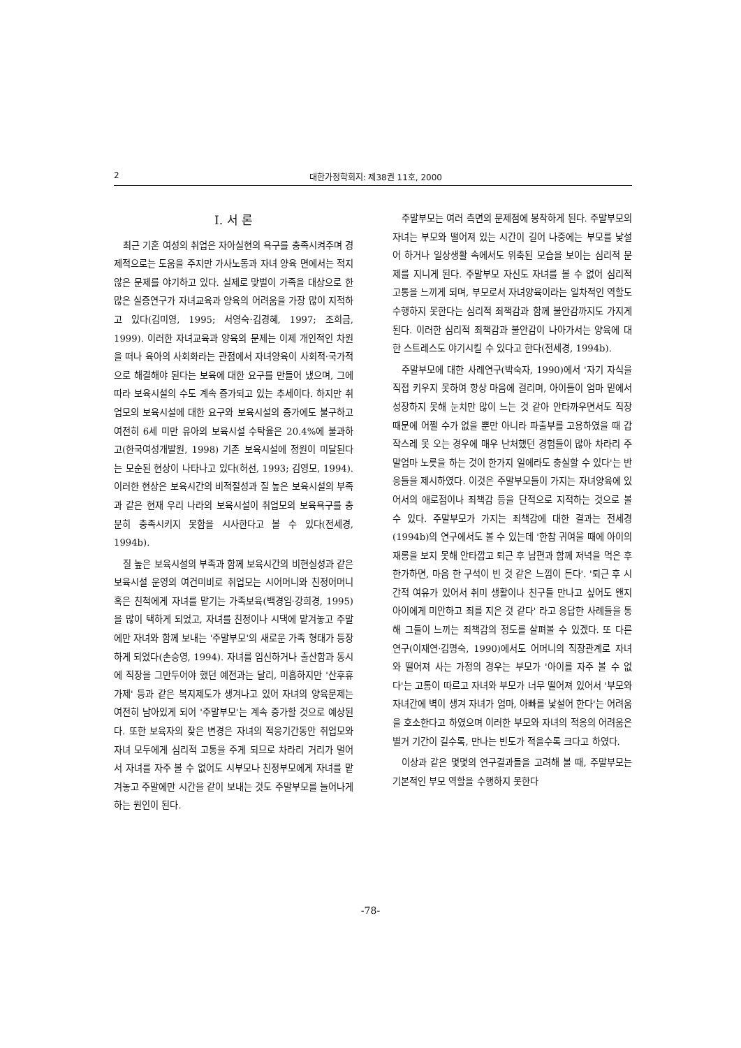2 대한가정학회지: 제38권 11호, 2000
I. 서 론
최근 기혼 여성의 취업은 자아실현의 욕구를 충족시켜주며 경제적으로는 도움을 주지만 가사노동과 자녀 양육 면에서는 적지 않은 문제를 야기하고 있다. 실제로 맞벌이 가족을 대상으로 한 많은 실증연구가 자녀교육과 양육의 어려움을 가장 많이 지적하고 있다(김미영, 1995; 서영숙·김경혜, 1997; 조희금, 1999). 이러한 자녀교육과 양육의 문제는 이제 개인적인 차원을 떠나 육아의 사회화라는 관점에서 자녀양육이 사회적·국가적으로 해결해야 된다는 보육에 대한 요구를 만들어 냈으며, 그에 따라 보육시설의 수도 계속 증가되고 있는 추세이다. 하지만 취업모의 보육시설에 대한 요구와 보육시설의 증가에도 불구하고 여전히 6세 미만 유아의 보육시설 수탁율은 20.4%에 불과하고(한국여성개발원, 1998) 기존 보육시설에 정원이 미달된다는 모순된 현상이 나타나고 있다(허선, 1993; 김영모, 1994). 이러한 현상은 보육시간의 비적절성과 질 높은 보육시설의 부족과 같은 현재 우리 나라의 보육시설이 취업모의 보육욕구를 충분히 충족시키지 못함을 시사한다고 볼 수 있다(전세경, 1994b).
질 높은 보육시설의 부족과 함께 보육시간의 비현실성과 같은 보육시설 운영의 여건미비로 취업모는 시어머니와 친정어머니 혹은 친척에게 자녀를 맡기는 가족보육(백경임·강희경, 1995)을 많이 택하게 되었고, 자녀를 친정이나 시댁에 맡겨놓고 주말에만 자녀와 함께 보내는 '주말부모'의 새로운 가족 형태가 등장하게 되었다(손승영, 1994). 자녀를 임신하거나 출산함과 동시에 직장을 그만두어야 했던 예전과는 달리, 미흡하지만 '산후휴가제' 등과 같은 복지제도가 생겨나고 있어 자녀의 양육문제는 여전히 남아있게 되어 '주말부모'는 계속 증가할 것으로 예상된다. 또한 보육자의 잦은 변경은 자녀의 적응기간동안 취업모와 자녀 모두에게 심리적 고통을 주게 되므로 차라리 거리가 멀어서 자녀를 자주 볼 수 없어도 시부모나 친정부모에게 자녀를 맡겨놓고 주말에만 시간을 같이 보내는 것도 주말부모를 늘어나게 하는 원인이 된다.
주말부모는 여러 측면의 문제점에 봉착하게 된다. 주말부모의 자녀는 부모와 떨어져 있는 시간이 길어 나중에는 부모를 낯설어 하거나 일상생활 속에서도 위축된 모습을 보이는 심리적 문제를 지니게 된다. 주말부모 자신도 자녀를 볼 수 없어 심리적 고통을 느끼게 되며, 부모로서 자녀양육이라는 일차적인 역할도 수행하지 못한다는 심리적 죄책감과 함께 불안감까지도 가지게 된다. 이러한 심리적 죄책감과 불안감이 나아가서는 양육에 대한 스트레스도 야기시킬 수 있다고 한다(전세경, 1994b).
주말부모에 대한 사례연구(박숙자, 1990)에서 '자기 자식을 직접 키우지 못하여 항상 마음에 걸리며, 아이들이 엄마 밑에서 성장하지 못해 눈치만 많이 느는 것 같아 안타까우면서도 직장 때문에 어쩔 수가 없을 뿐만 아니라 파출부를 고용하였을 때 갑작스레 못 오는 경우에 매우 난처했던 경험들이 많아 차라리 주말엄마 노릇을 하는 것이 한가지 일에라도 충실할 수 있다'는 반응들을 제시하였다. 이것은 주말부모들이 가지는 자녀양육에 있어서의 애로점이나 죄책감 등을 단적으로 지적하는 것으로 볼 수 있다. 주말부모가 가지는 죄책감에 대한 결과는 전세경(1994b)의 연구에서도 볼 수 있는데 '한참 귀여울 때에 아이의 재롱을 보지 못해 안타깝고 퇴근 후 남편과 함께 저녁을 먹은 후 한가하면, 마음 한 구석이 빈 것 같은 느낌이 든다'. '퇴근 후 시간적 여유가 있어서 취미 생활이나 친구들 만나고 싶어도 왠지 아이에게 미안하고 죄를 지은 것 같다' 라고 응답한 사례들을 통해 그들이 느끼는 죄책감의 정도를 살펴볼 수 있겠다. 또 다른 연구(이재연·김명숙, 1990)에서도 어머니의 직장관계로 자녀와 떨어져 사는 가정의 경우는 부모가 '아이를 자주 볼 수 없다'는 고통이 따르고 자녀와 부모가 너무 떨어져 있어서 '부모와 자녀간에 벽이 생겨 자녀가 엄마, 아빠를 낯설어 한다'는 어려움을 호소한다고 하였으며 이러한 부모와 자녀의 적응의 어려움은 별거 기간이 길수록, 만나는 빈도가 적을수록 크다고 하였다.
이상과 같은 몇몇의 연구결과들을 고려해 볼 때, 주말부모는 기본적인 부모 역할을 수행하지 못한다
-78-